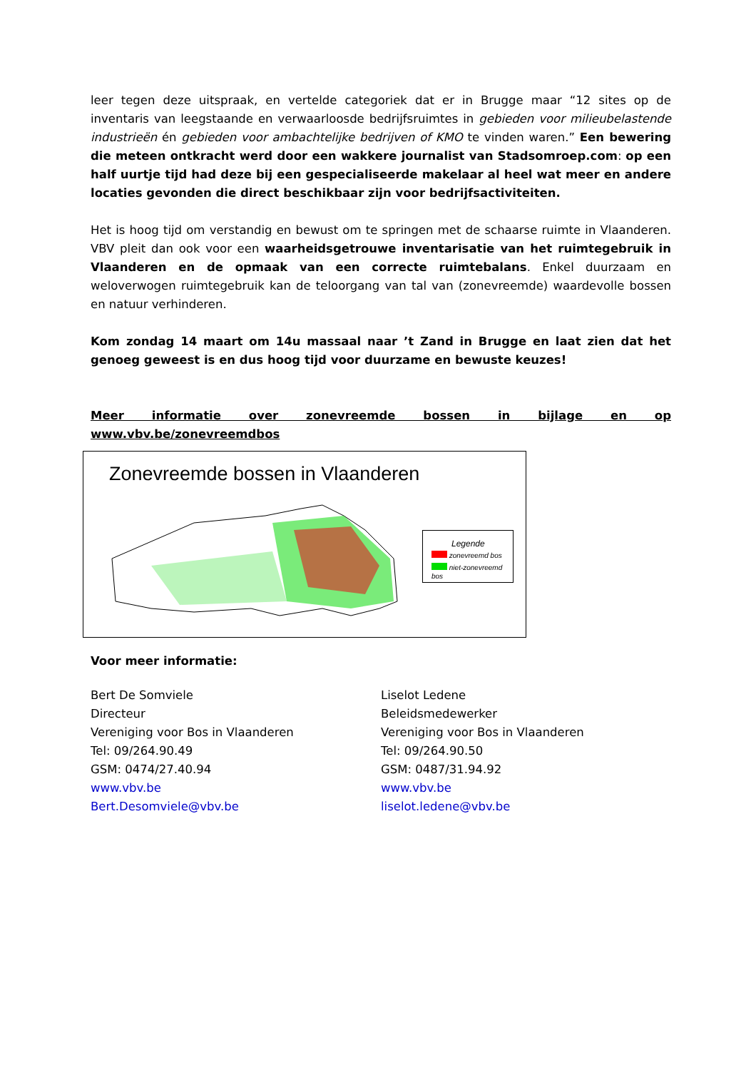leer tegen deze uitspraak, en vertelde categoriek dat er in Brugge maar “12 sites op de inventaris van leegstaande en verwaarloosde bedrijfsruimtes in gebieden voor milieubelastende industrieën én gebieden voor ambachtelijke bedrijven of KMO te vinden waren.” Een bewering die meteen ontkracht werd door een wakkere journalist van Stadsomroep.com: op een half uurtje tijd had deze bij een gespecialiseerde makelaar al heel wat meer en andere locaties gevonden die direct beschikbaar zijn voor bedrijfsactiviteiten.
Het is hoog tijd om verstandig en bewust om te springen met de schaarse ruimte in Vlaanderen. VBV pleit dan ook voor een waarheidsgetrouwe inventarisatie van het ruimtegebruik in Vlaanderen en de opmaak van een correcte ruimtebalans. Enkel duurzaam en weloverwogen ruimtegebruik kan de teloorgang van tal van (zonevreemde) waardevolle bossen en natuur verhinderen.
Kom zondag 14 maart om 14u massaal naar ’t Zand in Brugge en laat zien dat het genoeg geweest is en dus hoog tijd voor duurzame en bewuste keuzes!
Meer informatie over zonevreemde bossen in bijlage en op www.vbv.be/zonevreemdbos
Zonevreemde bossen in Vlaanderen
Legende
zonevreemd bos
niet-zonevreemd bos
Voor meer informatie:
Bert De Somviele
Directeur
Vereniging voor Bos in Vlaanderen
Tel: 09/264.90.49
GSM: 0474/27.40.94
www.vbv.be
Bert.Desomviele@vbv.be
Liselot Ledene
Beleidsmedewerker
Vereniging voor Bos in Vlaanderen
Tel: 09/264.90.50
GSM: 0487/31.94.92
www.vbv.be
liselot.ledene@vbv.be